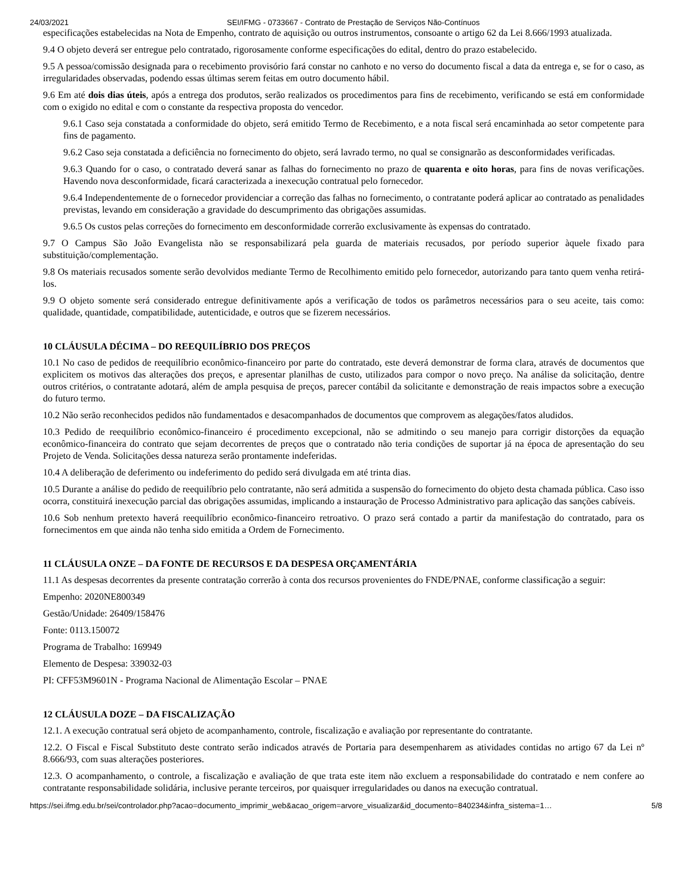24/03/2021 SEI/IFMG - 0733667 - Contrato de Prestação de Serviços Não-Contínuos
especificações estabelecidas na Nota de Empenho, contrato de aquisição ou outros instrumentos, consoante o artigo 62 da Lei 8.666/1993 atualizada.
9.4 O objeto deverá ser entregue pelo contratado, rigorosamente conforme especificações do edital, dentro do prazo estabelecido.
9.5 A pessoa/comissão designada para o recebimento provisório fará constar no canhoto e no verso do documento fiscal a data da entrega e, se for o caso, as irregularidades observadas, podendo essas últimas serem feitas em outro documento hábil.
9.6 Em até dois dias úteis, após a entrega dos produtos, serão realizados os procedimentos para fins de recebimento, verificando se está em conformidade com o exigido no edital e com o constante da respectiva proposta do vencedor.
9.6.1 Caso seja constatada a conformidade do objeto, será emitido Termo de Recebimento, e a nota fiscal será encaminhada ao setor competente para fins de pagamento.
9.6.2 Caso seja constatada a deficiência no fornecimento do objeto, será lavrado termo, no qual se consignarão as desconformidades verificadas.
9.6.3 Quando for o caso, o contratado deverá sanar as falhas do fornecimento no prazo de quarenta e oito horas, para fins de novas verificações. Havendo nova desconformidade, ficará caracterizada a inexecução contratual pelo fornecedor.
9.6.4 Independentemente de o fornecedor providenciar a correção das falhas no fornecimento, o contratante poderá aplicar ao contratado as penalidades previstas, levando em consideração a gravidade do descumprimento das obrigações assumidas.
9.6.5 Os custos pelas correções do fornecimento em desconformidade correrão exclusivamente às expensas do contratado.
9.7 O Campus São João Evangelista não se responsabilizará pela guarda de materiais recusados, por período superior àquele fixado para substituição/complementação.
9.8 Os materiais recusados somente serão devolvidos mediante Termo de Recolhimento emitido pelo fornecedor, autorizando para tanto quem venha retirá-los.
9.9 O objeto somente será considerado entregue definitivamente após a verificação de todos os parâmetros necessários para o seu aceite, tais como: qualidade, quantidade, compatibilidade, autenticidade, e outros que se fizerem necessários.
10 CLÁUSULA DÉCIMA – DO REEQUILÍBRIO DOS PREÇOS
10.1 No caso de pedidos de reequilíbrio econômico-financeiro por parte do contratado, este deverá demonstrar de forma clara, através de documentos que explicitem os motivos das alterações dos preços, e apresentar planilhas de custo, utilizados para compor o novo preço. Na análise da solicitação, dentre outros critérios, o contratante adotará, além de ampla pesquisa de preços, parecer contábil da solicitante e demonstração de reais impactos sobre a execução do futuro termo.
10.2 Não serão reconhecidos pedidos não fundamentados e desacompanhados de documentos que comprovem as alegações/fatos aludidos.
10.3 Pedido de reequilíbrio econômico-financeiro é procedimento excepcional, não se admitindo o seu manejo para corrigir distorções da equação econômico-financeira do contrato que sejam decorrentes de preços que o contratado não teria condições de suportar já na época de apresentação do seu Projeto de Venda. Solicitações dessa natureza serão prontamente indeferidas.
10.4 A deliberação de deferimento ou indeferimento do pedido será divulgada em até trinta dias.
10.5 Durante a análise do pedido de reequilíbrio pelo contratante, não será admitida a suspensão do fornecimento do objeto desta chamada pública. Caso isso ocorra, constituirá inexecução parcial das obrigações assumidas, implicando a instauração de Processo Administrativo para aplicação das sanções cabíveis.
10.6 Sob nenhum pretexto haverá reequilíbrio econômico-financeiro retroativo. O prazo será contado a partir da manifestação do contratado, para os fornecimentos em que ainda não tenha sido emitida a Ordem de Fornecimento.
11 CLÁUSULA ONZE – DA FONTE DE RECURSOS E DA DESPESA ORÇAMENTÁRIA
11.1 As despesas decorrentes da presente contratação correrão à conta dos recursos provenientes do FNDE/PNAE, conforme classificação a seguir:
Empenho: 2020NE800349
Gestão/Unidade: 26409/158476
Fonte: 0113.150072
Programa de Trabalho: 169949
Elemento de Despesa: 339032-03
PI: CFF53M9601N - Programa Nacional de Alimentação Escolar – PNAE
12 CLÁUSULA DOZE – DA FISCALIZAÇÃO
12.1. A execução contratual será objeto de acompanhamento, controle, fiscalização e avaliação por representante do contratante.
12.2. O Fiscal e Fiscal Substituto deste contrato serão indicados através de Portaria para desempenharem as atividades contidas no artigo 67 da Lei nº 8.666/93, com suas alterações posteriores.
12.3. O acompanhamento, o controle, a fiscalização e avaliação de que trata este item não excluem a responsabilidade do contratado e nem confere ao contratante responsabilidade solidária, inclusive perante terceiros, por quaisquer irregularidades ou danos na execução contratual.
https://sei.ifmg.edu.br/sei/controlador.php?acao=documento_imprimir_web&acao_origem=arvore_visualizar&id_documento=840234&infra_sistema=1… 5/8